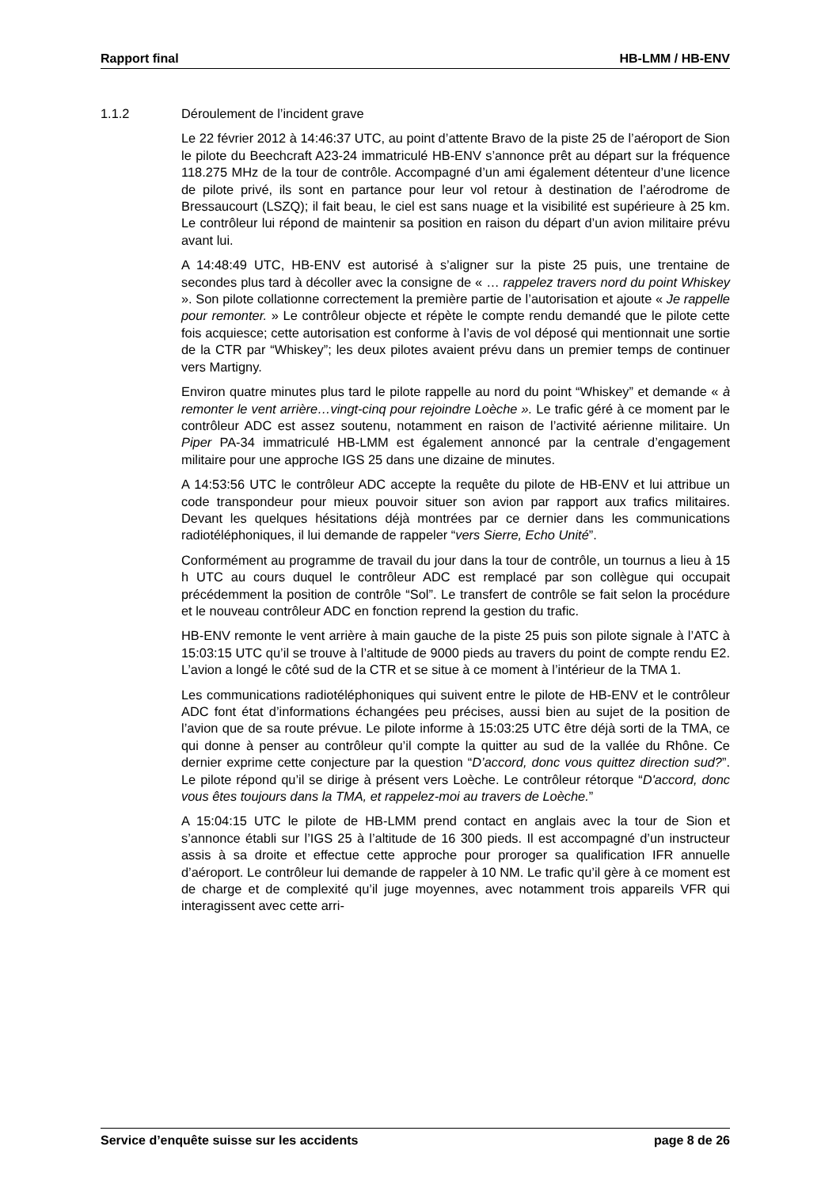Rapport final HB-LMM / HB-ENV
1.1.2 Déroulement de l’incident grave
Le 22 février 2012 à 14:46:37 UTC, au point d’attente Bravo de la piste 25 de l’aéroport de Sion le pilote du Beechcraft A23-24 immatriculé HB-ENV s’annonce prêt au départ sur la fréquence 118.275 MHz de la tour de contrôle. Accompagné d’un ami également détenteur d’une licence de pilote privé, ils sont en partance pour leur vol retour à destination de l’aérodrome de Bressaucourt (LSZQ); il fait beau, le ciel est sans nuage et la visibilité est supérieure à 25 km. Le contrôleur lui répond de maintenir sa position en raison du départ d’un avion militaire prévu avant lui.
A 14:48:49 UTC, HB-ENV est autorisé à s’aligner sur la piste 25 puis, une trentaine de secondes plus tard à décoller avec la consigne de « … rappelez travers nord du point Whiskey ». Son pilote collationne correctement la première partie de l’autorisation et ajoute « Je rappelle pour remonter. » Le contrôleur objecte et répète le compte rendu demandé que le pilote cette fois acquiesce; cette autorisation est conforme à l’avis de vol déposé qui mentionnait une sortie de la CTR par “Whiskey”; les deux pilotes avaient prévu dans un premier temps de continuer vers Martigny.
Environ quatre minutes plus tard le pilote rappelle au nord du point “Whiskey” et demande « à remonter le vent arrière…vingt-cinq pour rejoindre Loèche ». Le trafic géré à ce moment par le contrôleur ADC est assez soutenu, notamment en raison de l’activité aérienne militaire. Un Piper PA-34 immatriculé HB-LMM est également annoncé par la centrale d’engagement militaire pour une approche IGS 25 dans une dizaine de minutes.
A 14:53:56 UTC le contrôleur ADC accepte la requête du pilote de HB-ENV et lui attribue un code transpondeur pour mieux pouvoir situer son avion par rapport aux trafics militaires. Devant les quelques hésitations déjà montrées par ce dernier dans les communications radiotéléphoniques, il lui demande de rappeler “vers Sierre, Echo Unité”.
Conformément au programme de travail du jour dans la tour de contrôle, un tournus a lieu à 15 h UTC au cours duquel le contrôleur ADC est remplacé par son collègue qui occupait précédemment la position de contrôle “Sol”. Le transfert de contrôle se fait selon la procédure et le nouveau contrôleur ADC en fonction reprend la gestion du trafic.
HB-ENV remonte le vent arrière à main gauche de la piste 25 puis son pilote signale à l’ATC à 15:03:15 UTC qu’il se trouve à l’altitude de 9000 pieds au travers du point de compte rendu E2. L’avion a longé le côté sud de la CTR et se situe à ce moment à l’intérieur de la TMA 1.
Les communications radiotéléphoniques qui suivent entre le pilote de HB-ENV et le contrôleur ADC font état d’informations échangées peu précises, aussi bien au sujet de la position de l’avion que de sa route prévue. Le pilote informe à 15:03:25 UTC être déjà sorti de la TMA, ce qui donne à penser au contrôleur qu’il compte la quitter au sud de la vallée du Rhône. Ce dernier exprime cette conjecture par la question “D’accord, donc vous quittez direction sud?”. Le pilote répond qu’il se dirige à présent vers Loèche. Le contrôleur rétorque “D'accord, donc vous êtes toujours dans la TMA, et rappelez-moi au travers de Loèche.”
A 15:04:15 UTC le pilote de HB-LMM prend contact en anglais avec la tour de Sion et s’annonce établi sur l’IGS 25 à l’altitude de 16 300 pieds. Il est accompagné d’un instructeur assis à sa droite et effectue cette approche pour proroger sa qualification IFR annuelle d’aéroport. Le contrôleur lui demande de rappeler à 10 NM. Le trafic qu’il gère à ce moment est de charge et de complexité qu’il juge moyennes, avec notamment trois appareils VFR qui interagissent avec cette arri-
Service d’enquête suisse sur les accidents page 8 de 26